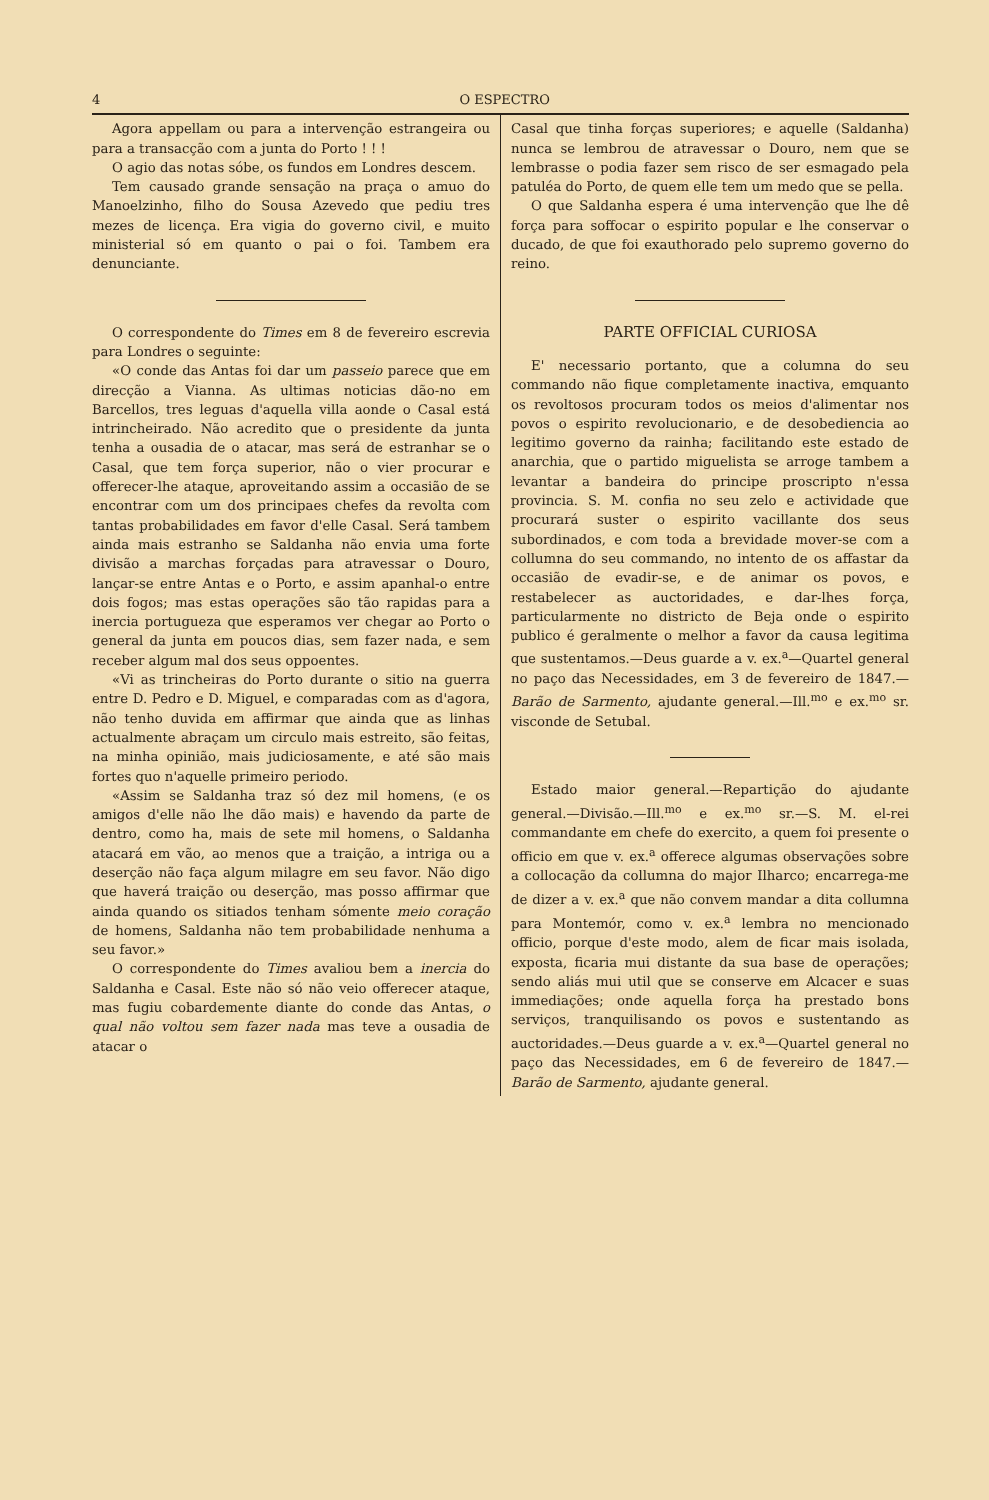4 O ESPECTRO
Agora appellam ou para a intervenção estrangeira ou para a transacção com a junta do Porto ! ! !
O agio das notas sóbe, os fundos em Londres descem.
Tem causado grande sensação na praça o amuo do Manoelzinho, filho do Sousa Azevedo que pediu tres mezes de licença. Era vigia do governo civil, e muito ministerial só em quanto o pai o foi. Tambem era denunciante.
O correspondente do Times em 8 de fevereiro escrevia para Londres o seguinte:
«O conde das Antas foi dar um passeio parece que em direcção a Vianna. As ultimas noticias dão-no em Barcellos, tres leguas d'aquella villa aonde o Casal está intrincheirado. Não acredito que o presidente da junta tenha a ousadia de o atacar, mas será de estranhar se o Casal, que tem força superior, não o vier procurar e offerecer-lhe ataque, aproveitando assim a occasião de se encontrar com um dos principaes chefes da revolta com tantas probabilidades em favor d'elle Casal. Será tambem ainda mais estranho se Saldanha não envia uma forte divisão a marchas forçadas para atravessar o Douro, lançar-se entre Antas e o Porto, e assim apanhal-o entre dois fogos; mas estas operações são tão rapidas para a inercia portugueza que esperamos ver chegar ao Porto o general da junta em poucos dias, sem fazer nada, e sem receber algum mal dos seus oppoentes.
«Vi as trincheiras do Porto durante o sitio na guerra entre D. Pedro e D. Miguel, e comparadas com as d'agora, não tenho duvida em affirmar que ainda que as linhas actualmente abraçam um circulo mais estreito, são feitas, na minha opinião, mais judiciosamente, e até são mais fortes quo n'aquelle primeiro periodo.
«Assim se Saldanha traz só dez mil homens, (e os amigos d'elle não lhe dão mais) e havendo da parte de dentro, como ha, mais de sete mil homens, o Saldanha atacará em vão, ao menos que a traição, a intriga ou a deserção não faça algum milagre em seu favor. Não digo que haverá traição ou deserção, mas posso affirmar que ainda quando os sitiados tenham sómente meio coração de homens, Saldanha não tem probabilidade nenhuma a seu favor.»
O correspondente do Times avaliou bem a inercia do Saldanha e Casal. Este não só não veio offerecer ataque, mas fugiu cobardemente diante do conde das Antas, o qual não voltou sem fazer nada mas teve a ousadia de atacar o
Casal que tinha forças superiores; e aquelle (Saldanha) nunca se lembrou de atravessar o Douro, nem que se lembrasse o podia fazer sem risco de ser esmagado pela patuléa do Porto, de quem elle tem um medo que se pella.
O que Saldanha espera é uma intervenção que lhe dê força para soffocar o espirito popular e lhe conservar o ducado, de que foi exauthorado pelo supremo governo do reino.
PARTE OFFICIAL CURIOSA
E' necessario portanto, que a columna do seu commando não fique completamente inactiva, emquanto os revoltosos procuram todos os meios d'alimentar nos povos o espirito revolucionario, e de desobediencia ao legitimo governo da rainha; facilitando este estado de anarchia, que o partido miguelista se arroge tambem a levantar a bandeira do principe proscripto n'essa provincia. S. M. confia no seu zelo e actividade que procurará suster o espirito vacillante dos seus subordinados, e com toda a brevidade mover-se com a collumna do seu commando, no intento de os affastar da occasião de evadir-se, e de animar os povos, e restabelecer as auctoridades, e dar-lhes força, particularmente no districto de Beja onde o espirito publico é geralmente o melhor a favor da causa legitima que sustentamos.—Deus guarde a v. ex.<sup>a</sup>—Quartel general no paço das Necessidades, em 3 de fevereiro de 1847.—Barão de Sarmento, ajudante general.—Ill.<sup>mo</sup> e ex.<sup>mo</sup> sr. visconde de Setubal.
Estado maior general.—Repartição do ajudante general.—Divisão.—Ill.<sup>mo</sup> e ex.<sup>mo</sup> sr.—S. M. el-rei commandante em chefe do exercito, a quem foi presente o officio em que v. ex.<sup>a</sup> offerece algumas observações sobre a collocação da collumna do major Ilharco; encarrega-me de dizer a v. ex.<sup>a</sup> que não convem mandar a dita collumna para Montemór, como v. ex.<sup>a</sup> lembra no mencionado officio, porque d'este modo, alem de ficar mais isolada, exposta, ficaria mui distante da sua base de operações; sendo aliás mui util que se conserve em Alcacer e suas immediações; onde aquella força ha prestado bons serviços, tranquilisando os povos e sustentando as auctoridades.—Deus guarde a v. ex.<sup>a</sup>—Quartel general no paço das Necessidades, em 6 de fevereiro de 1847.—Barão de Sarmento, ajudante general.